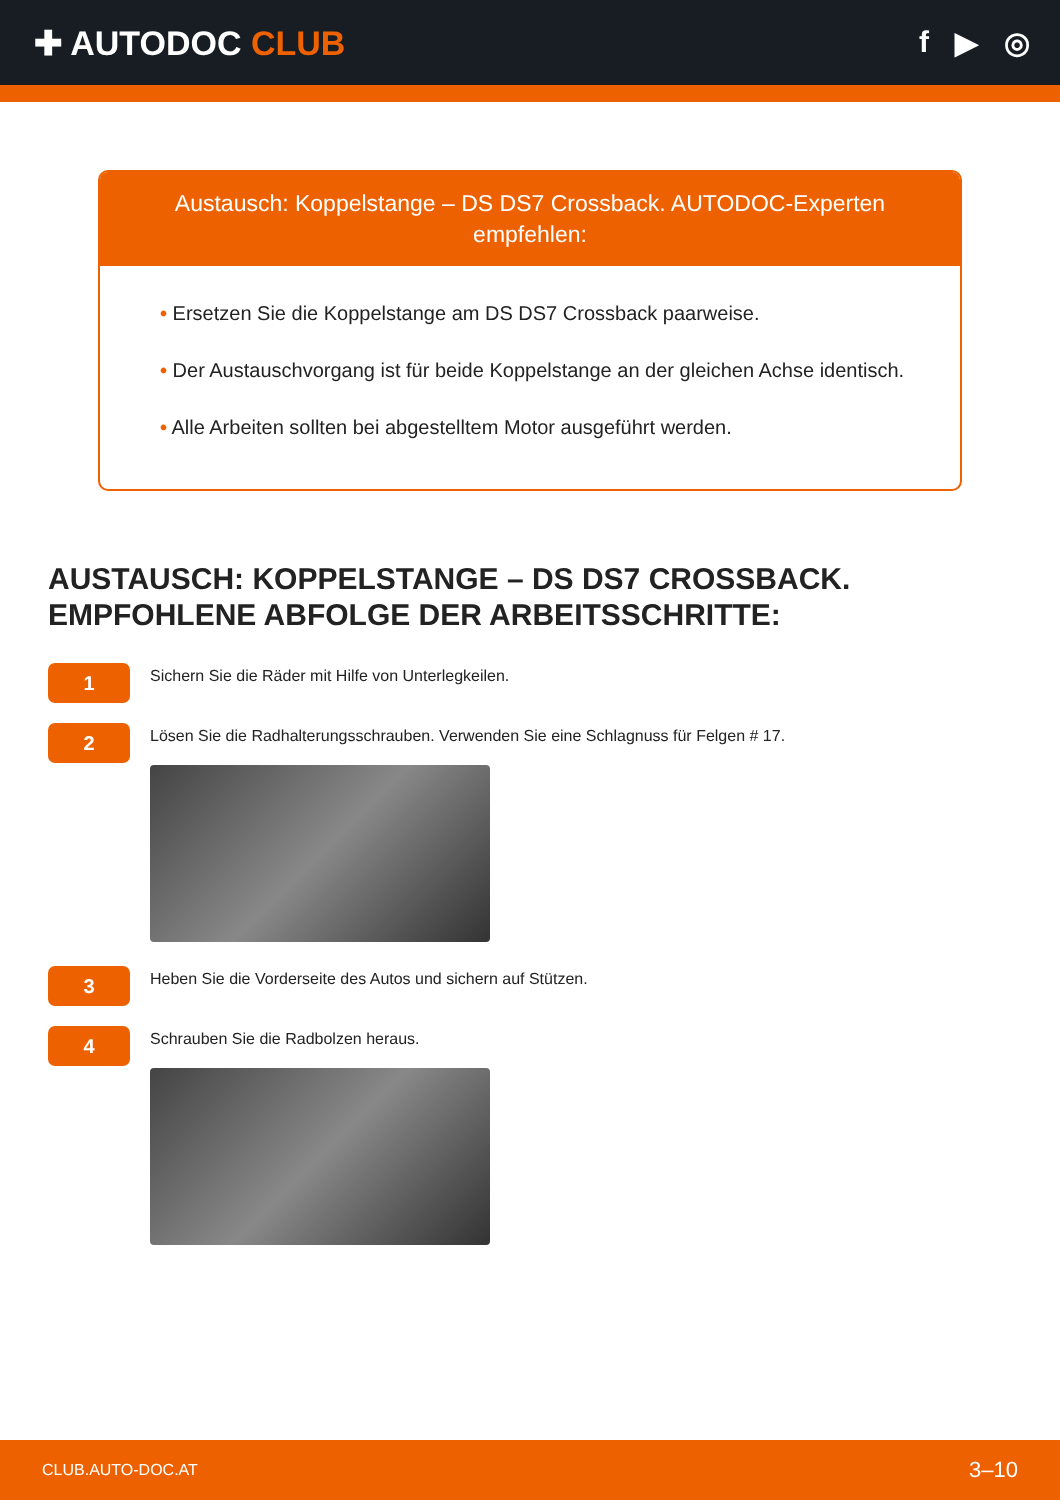✚ AUTODOC CLUB f ▶ ◎
Austausch: Koppelstange – DS DS7 Crossback. AUTODOC-Experten empfehlen:
• Ersetzen Sie die Koppelstange am DS DS7 Crossback paarweise.
• Der Austauschvorgang ist für beide Koppelstange an der gleichen Achse identisch.
• Alle Arbeiten sollten bei abgestelltem Motor ausgeführt werden.
AUSTAUSCH: KOPPELSTANGE – DS DS7 CROSSBACK. EMPFOHLENE ABFOLGE DER ARBEITSSCHRITTE:
1
Sichern Sie die Räder mit Hilfe von Unterlegkeilen.
2
Lösen Sie die Radhalterungsschrauben. Verwenden Sie eine Schlagnuss für Felgen # 17.
3
Heben Sie die Vorderseite des Autos und sichern auf Stützen.
4
Schrauben Sie die Radbolzen heraus.
CLUB.AUTO-DOC.AT 3–10